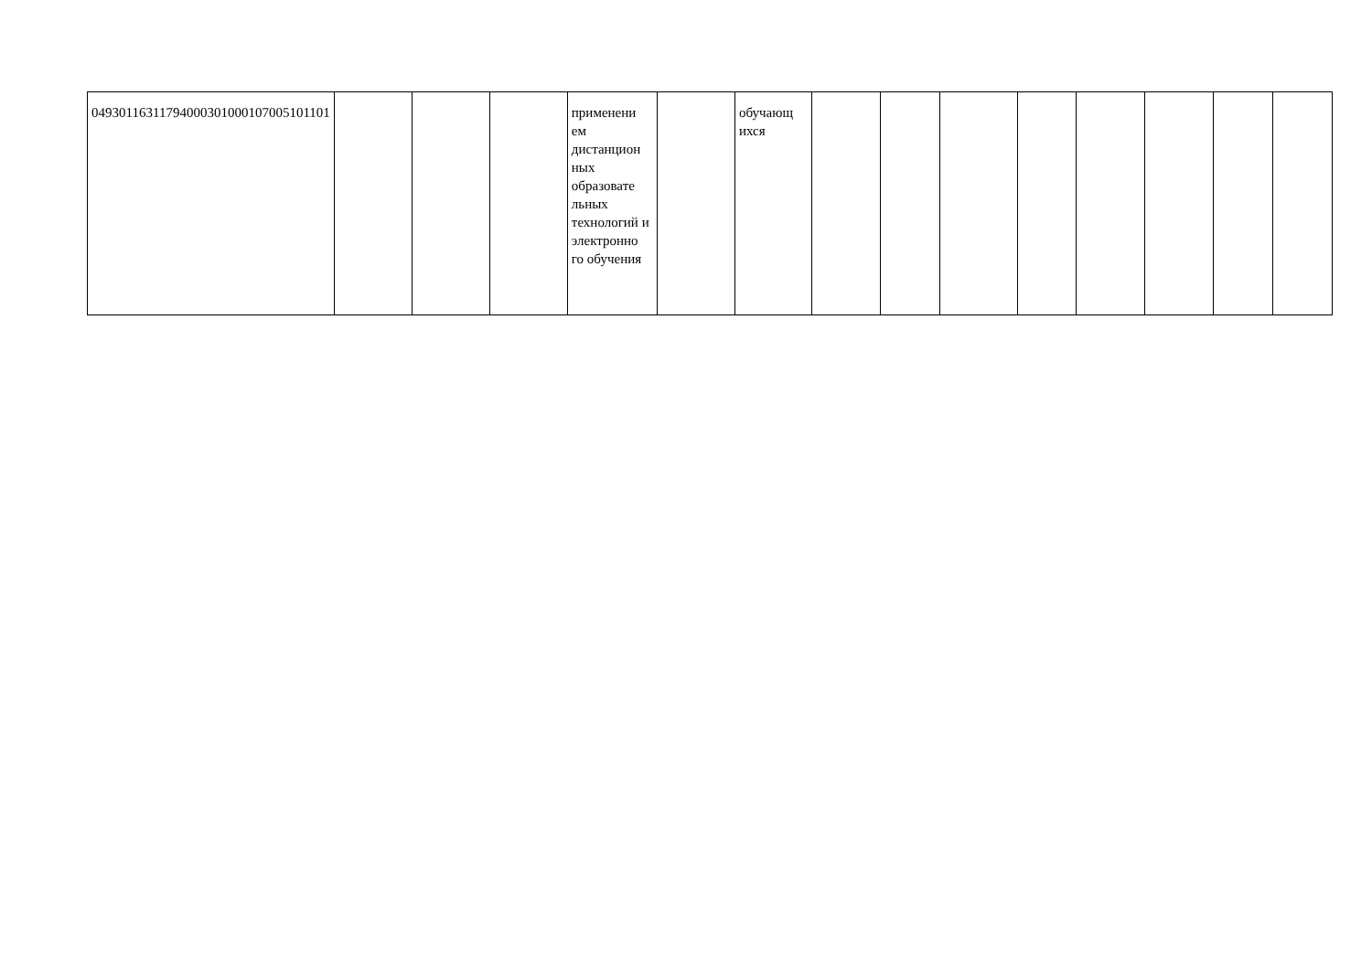| 04930116311794000301000107005101101 | | | | применени ем дистанцион ных образовате льных технологий и электронно го обучения | | обучающ ихся | | | | | | | | |